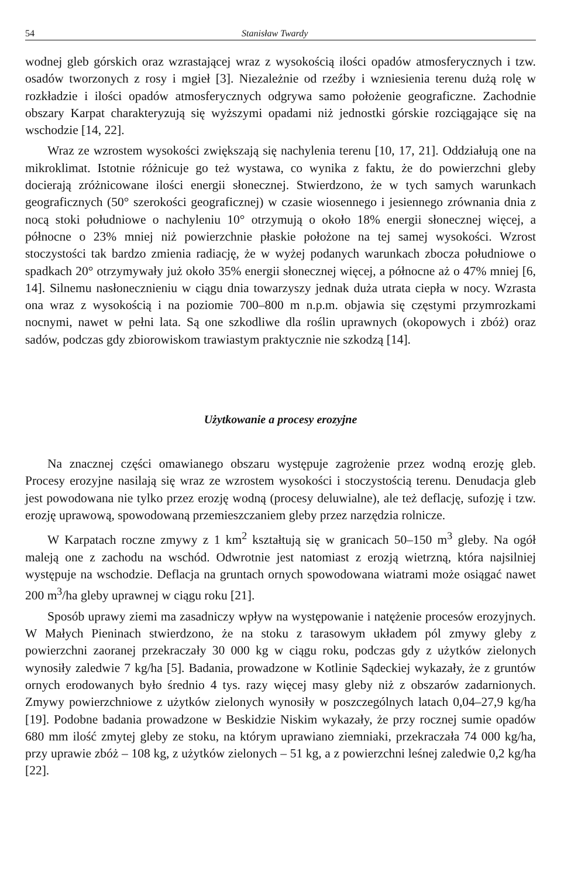54 Stanisław Twardy
wodnej gleb górskich oraz wzrastającej wraz z wysokością ilości opadów atmosferycznych i tzw. osadów tworzonych z rosy i mgieł [3]. Niezależnie od rzeźby i wzniesienia terenu dużą rolę w rozkładzie i ilości opadów atmosferycznych odgrywa samo położenie geograficzne. Zachodnie obszary Karpat charakteryzują się wyższymi opadami niż jednostki górskie rozciągające się na wschodzie [14, 22].
Wraz ze wzrostem wysokości zwiększają się nachylenia terenu [10, 17, 21]. Oddziałują one na mikroklimat. Istotnie różnicuje go też wystawa, co wynika z faktu, że do powierzchni gleby docierają zróżnicowane ilości energii słonecznej. Stwierdzono, że w tych samych warunkach geograficznych (50° szerokości geograficznej) w czasie wiosennego i jesiennego zrównania dnia z nocą stoki południowe o nachyleniu 10° otrzymują o około 18% energii słonecznej więcej, a północne o 23% mniej niż powierzchnie płaskie położone na tej samej wysokości. Wzrost stoczystości tak bardzo zmienia radiację, że w wyżej podanych warunkach zbocza południowe o spadkach 20° otrzymywały już około 35% energii słonecznej więcej, a północne aż o 47% mniej [6, 14]. Silnemu nasłonecznieniu w ciągu dnia towarzyszy jednak duża utrata ciepła w nocy. Wzrasta ona wraz z wysokością i na poziomie 700–800 m n.p.m. objawia się częstymi przymrozkami nocnymi, nawet w pełni lata. Są one szkodliwe dla roślin uprawnych (okopowych i zbóż) oraz sadów, podczas gdy zbiorowiskom trawiastym praktycznie nie szkodzą [14].
Użytkowanie a procesy erozyjne
Na znacznej części omawianego obszaru występuje zagrożenie przez wodną erozję gleb. Procesy erozyjne nasilają się wraz ze wzrostem wysokości i stoczystością terenu. Denudacja gleb jest powodowana nie tylko przez erozję wodną (procesy deluwialne), ale też deflację, sufozję i tzw. erozję uprawową, spowodowaną przemieszczaniem gleby przez narzędzia rolnicze.
W Karpatach roczne zmywy z 1 km<sup>2</sup> kształtują się w granicach 50–150 m<sup>3</sup> gleby. Na ogół maleją one z zachodu na wschód. Odwrotnie jest natomiast z erozją wietrzną, która najsilniej występuje na wschodzie. Deflacja na gruntach ornych spowodowana wiatrami może osiągać nawet 200 m<sup>3</sup>/ha gleby uprawnej w ciągu roku [21].
Sposób uprawy ziemi ma zasadniczy wpływ na występowanie i natężenie procesów erozyjnych. W Małych Pieninach stwierdzono, że na stoku z tarasowym układem pól zmywy gleby z powierzchni zaoranej przekraczały 30 000 kg w ciągu roku, podczas gdy z użytków zielonych wynosiły zaledwie 7 kg/ha [5]. Badania, prowadzone w Kotlinie Sądeckiej wykazały, że z gruntów ornych erodowanych było średnio 4 tys. razy więcej masy gleby niż z obszarów zadarnionych. Zmywy powierzchniowe z użytków zielonych wynosiły w poszczególnych latach 0,04–27,9 kg/ha [19]. Podobne badania prowadzone w Beskidzie Niskim wykazały, że przy rocznej sumie opadów 680 mm ilość zmytej gleby ze stoku, na którym uprawiano ziemniaki, przekraczała 74 000 kg/ha, przy uprawie zbóż – 108 kg, z użytków zielonych – 51 kg, a z powierzchni leśnej zaledwie 0,2 kg/ha [22].